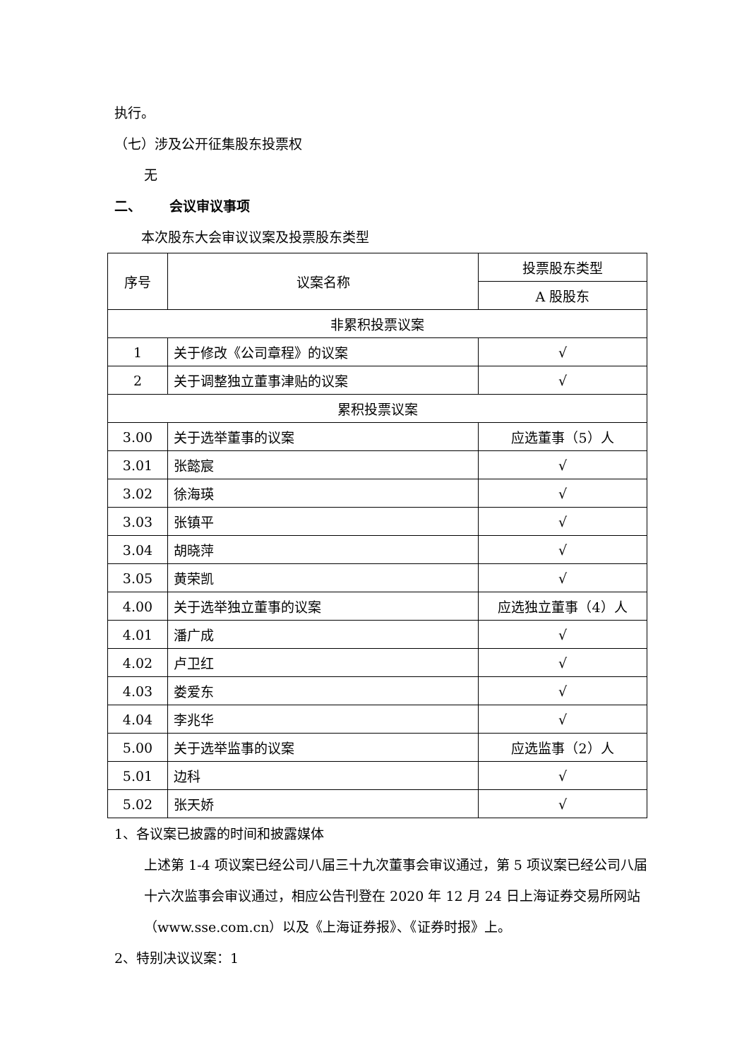执行。
（七）涉及公开征集股东投票权
无
二、 会议审议事项
本次股东大会审议议案及投票股东类型
| 序号 | 议案名称 | 投票股东类型 |
| | | A 股股东 |
| 非累积投票议案 | | |
| 1 | 关于修改《公司章程》的议案 | √ |
| 2 | 关于调整独立董事津贴的议案 | √ |
| 累积投票议案 | | |
| 3.00 | 关于选举董事的议案 | 应选董事（5）人 |
| 3.01 | 张懿宸 | √ |
| 3.02 | 徐海瑛 | √ |
| 3.03 | 张镇平 | √ |
| 3.04 | 胡晓萍 | √ |
| 3.05 | 黄荣凯 | √ |
| 4.00 | 关于选举独立董事的议案 | 应选独立董事（4）人 |
| 4.01 | 潘广成 | √ |
| 4.02 | 卢卫红 | √ |
| 4.03 | 娄爱东 | √ |
| 4.04 | 李兆华 | √ |
| 5.00 | 关于选举监事的议案 | 应选监事（2）人 |
| 5.01 | 边科 | √ |
| 5.02 | 张天娇 | √ |
1、各议案已披露的时间和披露媒体
上述第 1-4 项议案已经公司八届三十九次董事会审议通过，第 5 项议案已经公司八届十六次监事会审议通过，相应公告刊登在 2020 年 12 月 24 日上海证券交易所网站（www.sse.com.cn）以及《上海证券报》、《证券时报》上。
2、特别决议议案：1